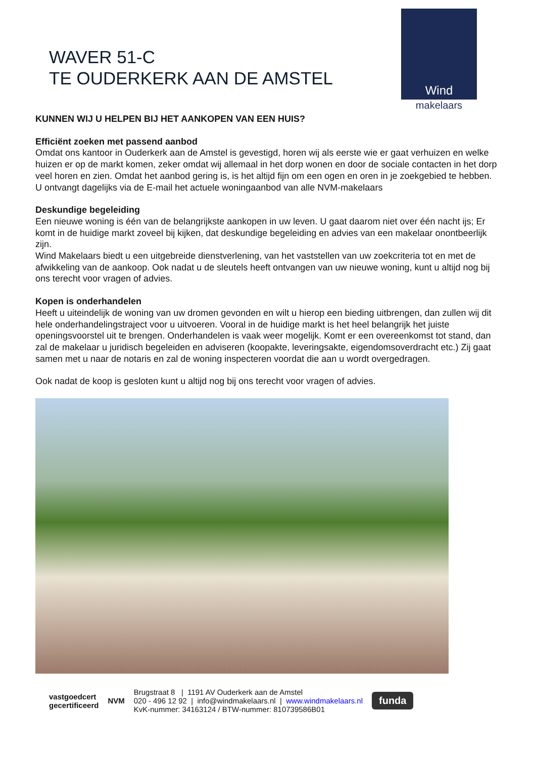WAVER 51-C
TE OUDERKERK AAN DE AMSTEL
Wind
makelaars
KUNNEN WIJ U HELPEN BIJ HET AANKOPEN VAN EEN HUIS?
Efficiënt zoeken met passend aanbod
Omdat ons kantoor in Ouderkerk aan de Amstel is gevestigd, horen wij als eerste wie er gaat verhuizen en welke huizen er op de markt komen, zeker omdat wij allemaal in het dorp wonen en door de sociale contacten in het dorp veel horen en zien. Omdat het aanbod gering is, is het altijd fijn om een ogen en oren in je zoekgebied te hebben. U ontvangt dagelijks via de E-mail het actuele woningaanbod van alle NVM-makelaars
Deskundige begeleiding
Een nieuwe woning is één van de belangrijkste aankopen in uw leven. U gaat daarom niet over één nacht ijs; Er komt in de huidige markt zoveel bij kijken, dat deskundige begeleiding en advies van een makelaar onontbeerlijk zijn.
Wind Makelaars biedt u een uitgebreide dienstverlening, van het vaststellen van uw zoekcriteria tot en met de afwikkeling van de aankoop. Ook nadat u de sleutels heeft ontvangen van uw nieuwe woning, kunt u altijd nog bij ons terecht voor vragen of advies.
Kopen is onderhandelen
Heeft u uiteindelijk de woning van uw dromen gevonden en wilt u hierop een bieding uitbrengen, dan zullen wij dit hele onderhandelingstraject voor u uitvoeren. Vooral in de huidige markt is het heel belangrijk het juiste openingsvoorstel uit te brengen. Onderhandelen is vaak weer mogelijk. Komt er een overeenkomst tot stand, dan zal de makelaar u juridisch begeleiden en adviseren (koopakte, leveringsakte, eigendomsoverdracht etc.) Zij gaat samen met u naar de notaris en zal de woning inspecteren voordat die aan u wordt overgedragen.
Ook nadat de koop is gesloten kunt u altijd nog bij ons terecht voor vragen of advies.
vastgoedcert
gecertificeerd
NVM
Brugstraat 8 | 1191 AV Ouderkerk aan de Amstel
020 - 496 12 92 | info@windmakelaars.nl | www.windmakelaars.nl
KvK-nummer: 34163124 / BTW-nummer: 810739586B01
funda